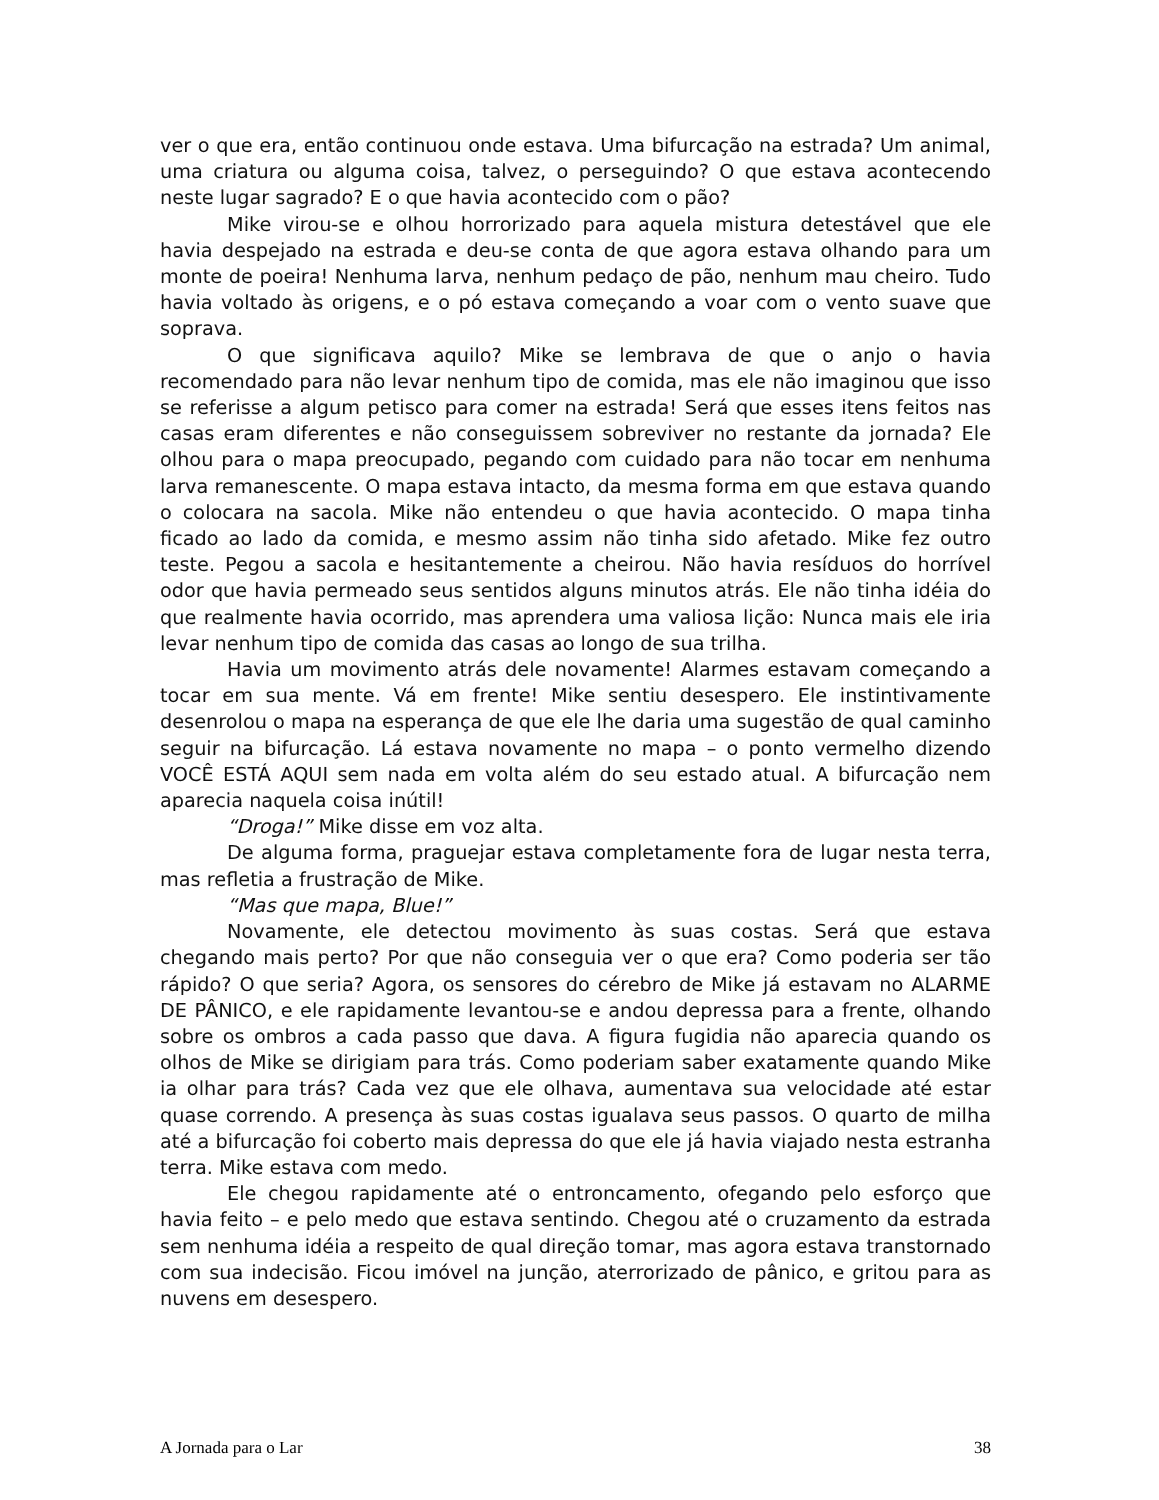ver o que era, então continuou onde estava. Uma bifurcação na estrada? Um animal, uma criatura ou alguma coisa, talvez, o perseguindo? O que estava acontecendo neste lugar sagrado? E o que havia acontecido com o pão?
Mike virou-se e olhou horrorizado para aquela mistura detestável que ele havia despejado na estrada e deu-se conta de que agora estava olhando para um monte de poeira! Nenhuma larva, nenhum pedaço de pão, nenhum mau cheiro. Tudo havia voltado às origens, e o pó estava começando a voar com o vento suave que soprava.
O que significava aquilo? Mike se lembrava de que o anjo o havia recomendado para não levar nenhum tipo de comida, mas ele não imaginou que isso se referisse a algum petisco para comer na estrada! Será que esses itens feitos nas casas eram diferentes e não conseguissem sobreviver no restante da jornada? Ele olhou para o mapa preocupado, pegando com cuidado para não tocar em nenhuma larva remanescente. O mapa estava intacto, da mesma forma em que estava quando o colocara na sacola. Mike não entendeu o que havia acontecido. O mapa tinha ficado ao lado da comida, e mesmo assim não tinha sido afetado. Mike fez outro teste. Pegou a sacola e hesitantemente a cheirou. Não havia resíduos do horrível odor que havia permeado seus sentidos alguns minutos atrás. Ele não tinha idéia do que realmente havia ocorrido, mas aprendera uma valiosa lição: Nunca mais ele iria levar nenhum tipo de comida das casas ao longo de sua trilha.
Havia um movimento atrás dele novamente! Alarmes estavam começando a tocar em sua mente. Vá em frente! Mike sentiu desespero. Ele instintivamente desenrolou o mapa na esperança de que ele lhe daria uma sugestão de qual caminho seguir na bifurcação. Lá estava novamente no mapa – o ponto vermelho dizendo VOCÊ ESTÁ AQUI sem nada em volta além do seu estado atual. A bifurcação nem aparecia naquela coisa inútil!
“Droga!” Mike disse em voz alta.
De alguma forma, praguejar estava completamente fora de lugar nesta terra, mas refletia a frustração de Mike.
“Mas que mapa, Blue!”
Novamente, ele detectou movimento às suas costas. Será que estava chegando mais perto? Por que não conseguia ver o que era? Como poderia ser tão rápido? O que seria? Agora, os sensores do cérebro de Mike já estavam no ALARME DE PÂNICO, e ele rapidamente levantou-se e andou depressa para a frente, olhando sobre os ombros a cada passo que dava. A figura fugidia não aparecia quando os olhos de Mike se dirigiam para trás. Como poderiam saber exatamente quando Mike ia olhar para trás? Cada vez que ele olhava, aumentava sua velocidade até estar quase correndo. A presença às suas costas igualava seus passos. O quarto de milha até a bifurcação foi coberto mais depressa do que ele já havia viajado nesta estranha terra. Mike estava com medo.
Ele chegou rapidamente até o entroncamento, ofegando pelo esforço que havia feito – e pelo medo que estava sentindo. Chegou até o cruzamento da estrada sem nenhuma idéia a respeito de qual direção tomar, mas agora estava transtornado com sua indecisão. Ficou imóvel na junção, aterrorizado de pânico, e gritou para as nuvens em desespero.
A Jornada para o Lar 38